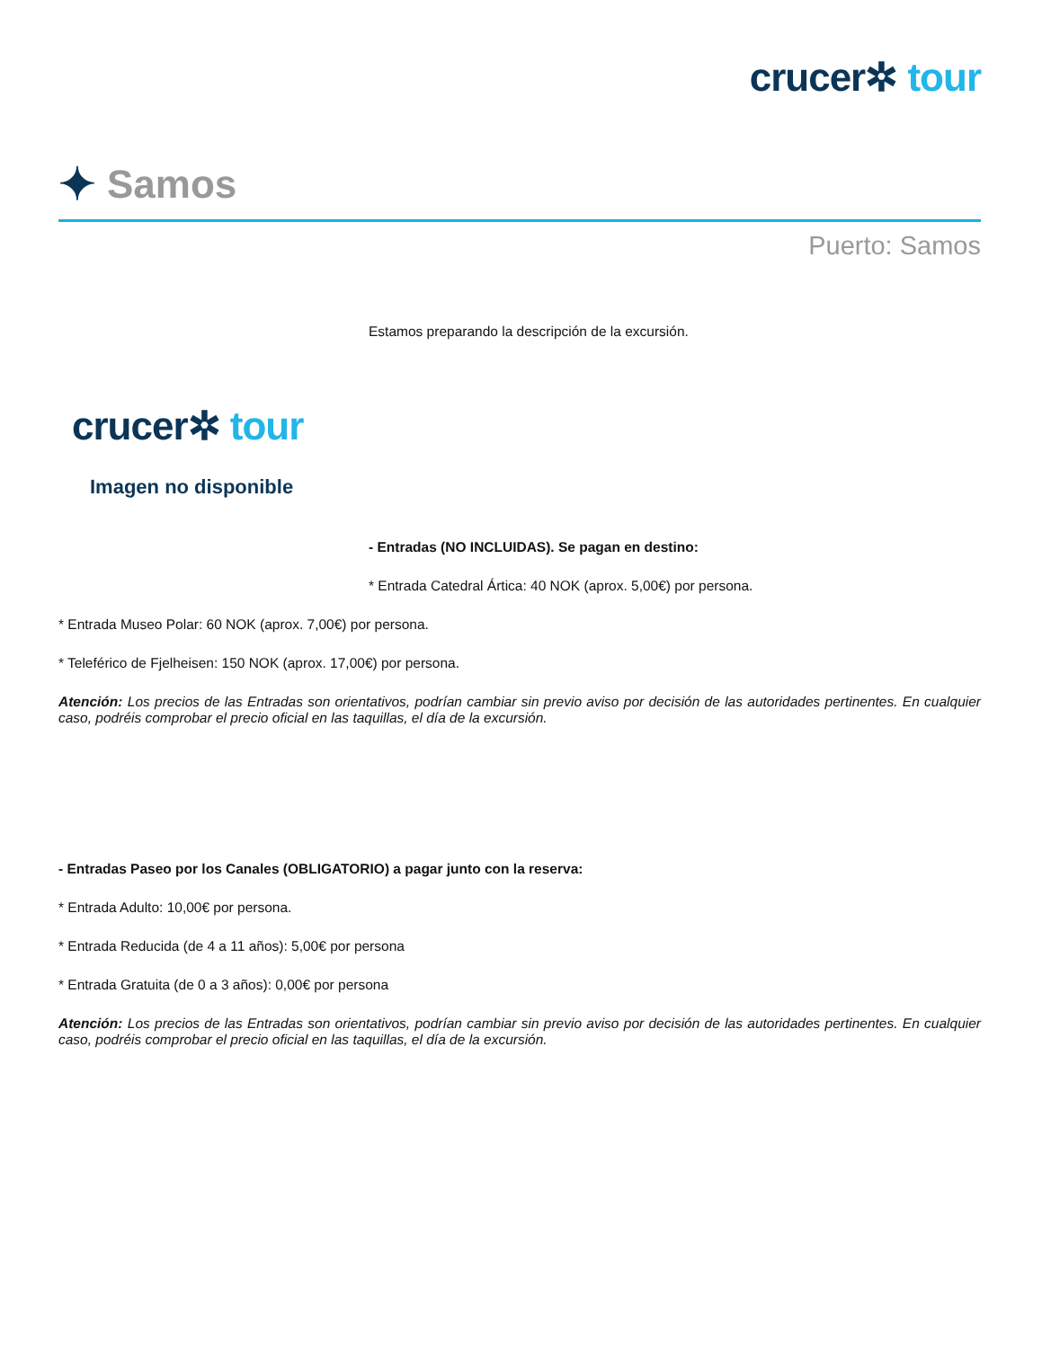crucer✲ tour
✦ Samos
Puerto: Samos
Estamos preparando la descripción de la excursión.
crucer✲ tour
Imagen no disponible
- Entradas (NO INCLUIDAS). Se pagan en destino:
* Entrada Catedral Ártica: 40 NOK (aprox. 5,00€) por persona.
* Entrada Museo Polar: 60 NOK (aprox. 7,00€) por persona.
* Teleférico de Fjelheisen: 150 NOK (aprox. 17,00€) por persona.
Atención: Los precios de las Entradas son orientativos, podrían cambiar sin previo aviso por decisión de las autoridades pertinentes. En cualquier caso, podréis comprobar el precio oficial en las taquillas, el día de la excursión.
- Entradas Paseo por los Canales (OBLIGATORIO) a pagar junto con la reserva:
* Entrada Adulto: 10,00€ por persona.
* Entrada Reducida (de 4 a 11 años): 5,00€ por persona
* Entrada Gratuita (de 0 a 3 años): 0,00€ por persona
Atención: Los precios de las Entradas son orientativos, podrían cambiar sin previo aviso por decisión de las autoridades pertinentes. En cualquier caso, podréis comprobar el precio oficial en las taquillas, el día de la excursión.